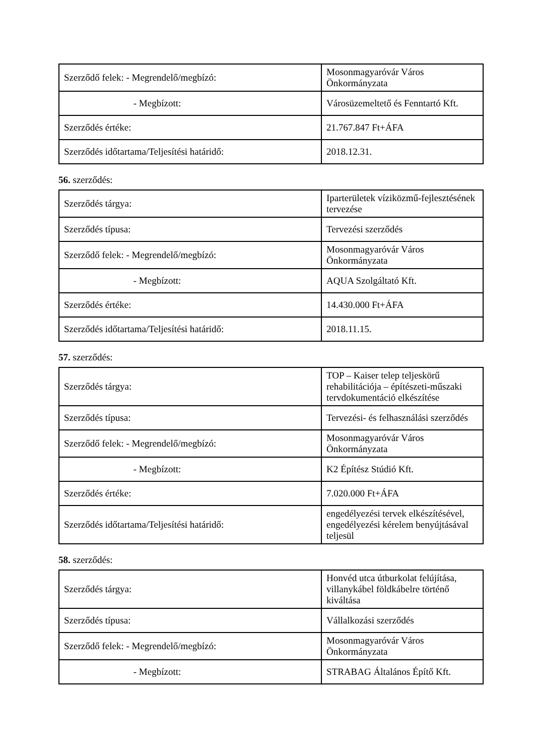| Szerződő felek: - Megrendelő/megbízó: | Mosonmagyaróvár Város Önkormányzata |
| - Megbízott: | Városüzemeltető és Fenntartó Kft. |
| Szerződés értéke: | 21.767.847 Ft+ÁFA |
| Szerződés időtartama/Teljesítési határidő: | 2018.12.31. |
56. szerződés:
| Szerződés tárgya: | Iparterületek víziközmű-fejlesztésének tervezése |
| Szerződés típusa: | Tervezési szerződés |
| Szerződő felek: - Megrendelő/megbízó: | Mosonmagyaróvár Város Önkormányzata |
| - Megbízott: | AQUA Szolgáltató Kft. |
| Szerződés értéke: | 14.430.000 Ft+ÁFA |
| Szerződés időtartama/Teljesítési határidő: | 2018.11.15. |
57. szerződés:
| Szerződés tárgya: | TOP – Kaiser telep teljeskörű rehabilitációja – építészeti-műszaki tervdokumentáció elkészítése |
| Szerződés típusa: | Tervezési- és felhasználási szerződés |
| Szerződő felek: - Megrendelő/megbízó: | Mosonmagyaróvár Város Önkormányzata |
| - Megbízott: | K2 Építész Stúdió Kft. |
| Szerződés értéke: | 7.020.000 Ft+ÁFA |
| Szerződés időtartama/Teljesítési határidő: | engedélyezési tervek elkészítésével, engedélyezési kérelem benyújtásával teljesül |
58. szerződés:
| Szerződés tárgya: | Honvéd utca útburkolat felújítása, villanykábel földkábelre történő kiváltása |
| Szerződés típusa: | Vállalkozási szerződés |
| Szerződő felek: - Megrendelő/megbízó: | Mosonmagyaróvár Város Önkormányzata |
| - Megbízott: | STRABAG Általános Építő Kft. |